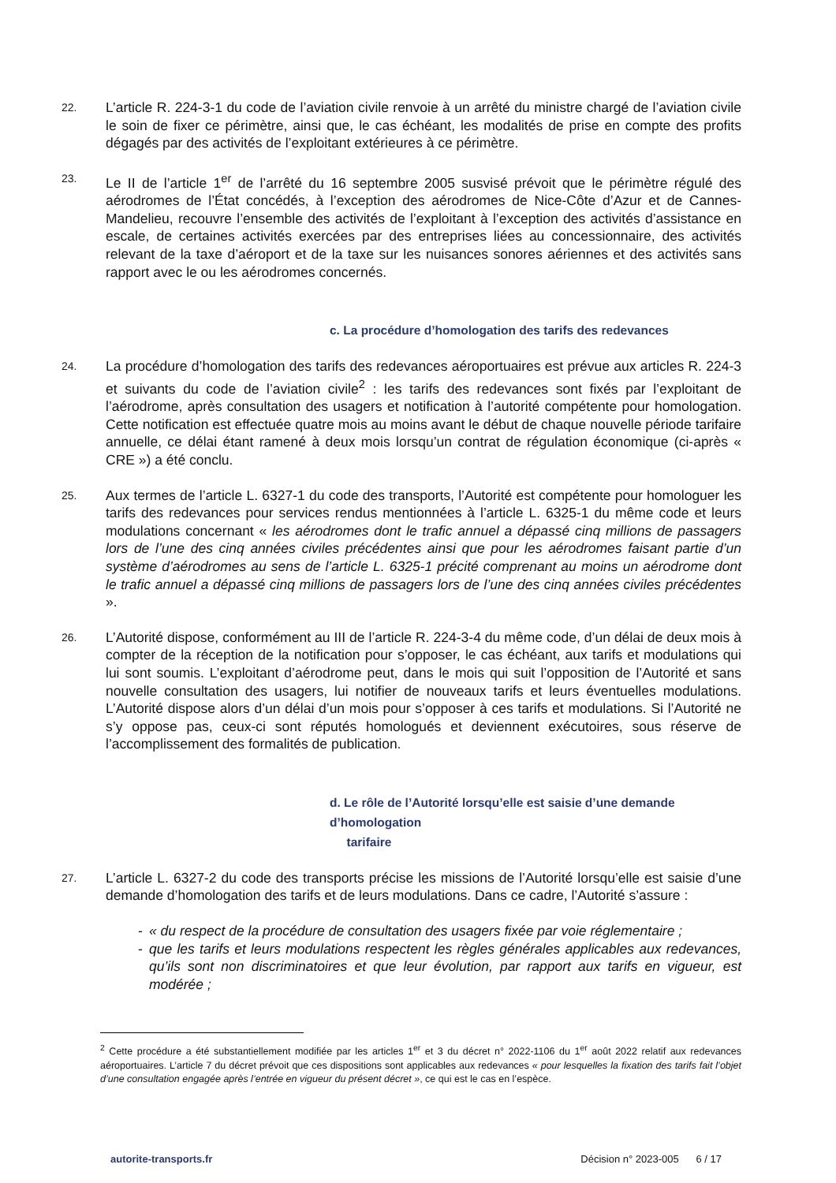22.
L’article R. 224-3-1 du code de l’aviation civile renvoie à un arrêté du ministre chargé de l’aviation civile le soin de fixer ce périmètre, ainsi que, le cas échéant, les modalités de prise en compte des profits dégagés par des activités de l’exploitant extérieures à ce périmètre.
23.
Le II de l’article 1<sup>er</sup> de l’arrêté du 16 septembre 2005 susvisé prévoit que le périmètre régulé des aérodromes de l’État concédés, à l’exception des aérodromes de Nice-Côte d’Azur et de Cannes-Mandelieu, recouvre l’ensemble des activités de l’exploitant à l’exception des activités d’assistance en escale, de certaines activités exercées par des entreprises liées au concessionnaire, des activités relevant de la taxe d’aéroport et de la taxe sur les nuisances sonores aériennes et des activités sans rapport avec le ou les aérodromes concernés.
c. La procédure d’homologation des tarifs des redevances
24.
La procédure d’homologation des tarifs des redevances aéroportuaires est prévue aux articles R. 224-3 et suivants du code de l’aviation civile<sup>2</sup> : les tarifs des redevances sont fixés par l’exploitant de l’aérodrome, après consultation des usagers et notification à l’autorité compétente pour homologation. Cette notification est effectuée quatre mois au moins avant le début de chaque nouvelle période tarifaire annuelle, ce délai étant ramené à deux mois lorsqu’un contrat de régulation économique (ci-après « CRE ») a été conclu.
25.
Aux termes de l’article L. 6327-1 du code des transports, l’Autorité est compétente pour homologuer les tarifs des redevances pour services rendus mentionnées à l’article L. 6325-1 du même code et leurs modulations concernant « les aérodromes dont le trafic annuel a dépassé cinq millions de passagers lors de l’une des cinq années civiles précédentes ainsi que pour les aérodromes faisant partie d’un système d’aérodromes au sens de l’article L. 6325-1 précité comprenant au moins un aérodrome dont le trafic annuel a dépassé cinq millions de passagers lors de l’une des cinq années civiles précédentes ».
26.
L’Autorité dispose, conformément au III de l’article R. 224-3-4 du même code, d’un délai de deux mois à compter de la réception de la notification pour s’opposer, le cas échéant, aux tarifs et modulations qui lui sont soumis. L’exploitant d’aérodrome peut, dans le mois qui suit l’opposition de l’Autorité et sans nouvelle consultation des usagers, lui notifier de nouveaux tarifs et leurs éventuelles modulations. L’Autorité dispose alors d’un délai d’un mois pour s’opposer à ces tarifs et modulations. Si l’Autorité ne s’y oppose pas, ceux-ci sont réputés homologués et deviennent exécutoires, sous réserve de l’accomplissement des formalités de publication.
d. Le rôle de l’Autorité lorsqu’elle est saisie d’une demande d’homologation
tarifaire
27.
L’article L. 6327-2 du code des transports précise les missions de l’Autorité lorsqu’elle est saisie d’une demande d’homologation des tarifs et de leurs modulations. Dans ce cadre, l’Autorité s’assure :
- « du respect de la procédure de consultation des usagers fixée par voie réglementaire ;
- que les tarifs et leurs modulations respectent les règles générales applicables aux redevances, qu’ils sont non discriminatoires et que leur évolution, par rapport aux tarifs en vigueur, est modérée ;
<sup>2</sup> Cette procédure a été substantiellement modifiée par les articles 1<sup>er</sup> et 3 du décret n° 2022-1106 du 1<sup>er</sup> août 2022 relatif aux redevances aéroportuaires. L’article 7 du décret prévoit que ces dispositions sont applicables aux redevances « pour lesquelles la fixation des tarifs fait l’objet d’une consultation engagée après l’entrée en vigueur du présent décret », ce qui est le cas en l’espèce.
autorite-transports.fr Décision n° 2023-005 6 / 17